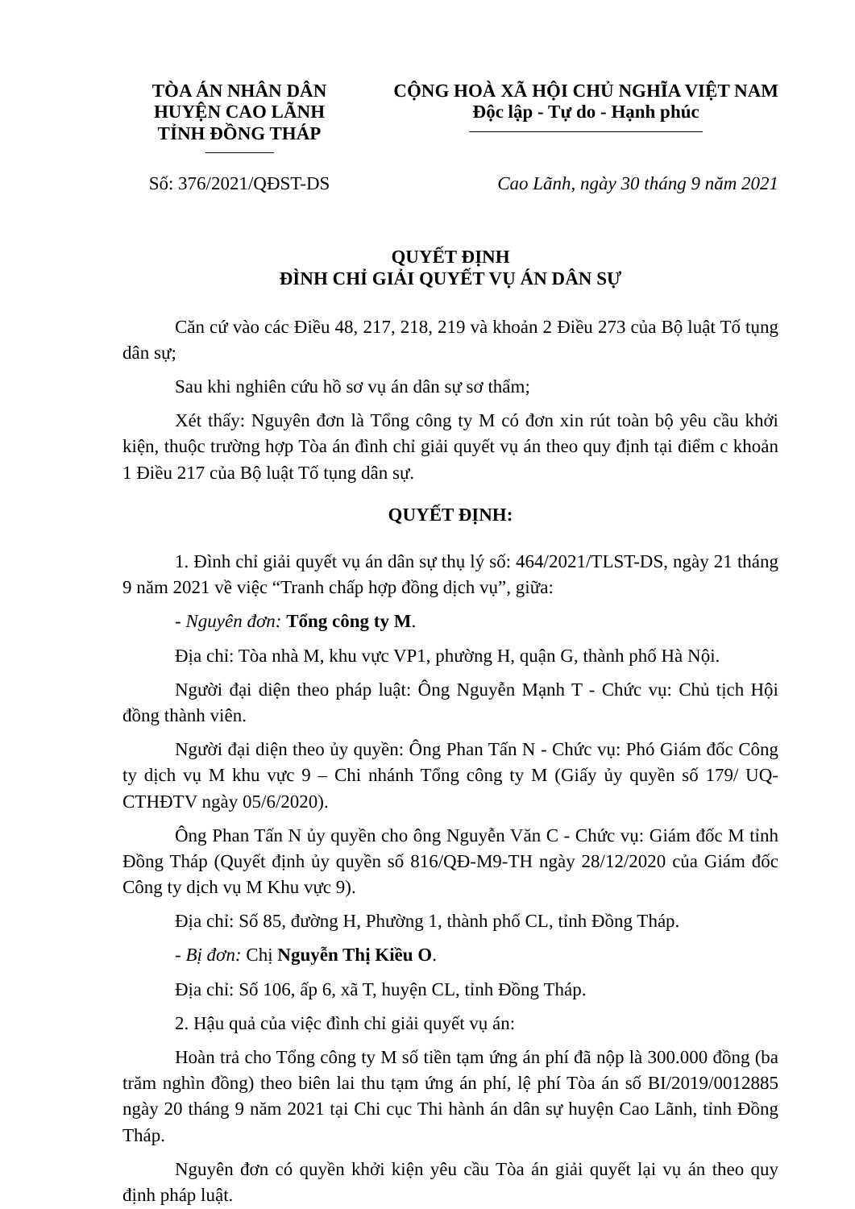TÒA ÁN NHÂN DÂN
HUYỆN CAO LÃNH
TỈNH ĐỒNG THÁP
CỘNG HOÀ XÃ HỘI CHỦ NGHĨA VIỆT NAM
Độc lập - Tự do - Hạnh phúc
Số: 376/2021/QĐST-DS Cao Lãnh, ngày 30 tháng 9 năm 2021
QUYẾT ĐỊNH
ĐÌNH CHỈ GIẢI QUYẾT VỤ ÁN DÂN SỰ
Căn cứ vào các Điều 48, 217, 218, 219 và khoản 2 Điều 273 của Bộ luật Tố tụng dân sự;
Sau khi nghiên cứu hồ sơ vụ án dân sự sơ thẩm;
Xét thấy: Nguyên đơn là Tổng công ty M có đơn xin rút toàn bộ yêu cầu khởi kiện, thuộc trường hợp Tòa án đình chỉ giải quyết vụ án theo quy định tại điểm c khoản 1 Điều 217 của Bộ luật Tố tụng dân sự.
QUYẾT ĐỊNH:
1. Đình chỉ giải quyết vụ án dân sự thụ lý số: 464/2021/TLST-DS, ngày 21 tháng 9 năm 2021 về việc “Tranh chấp hợp đồng dịch vụ”, giữa:
- Nguyên đơn: Tổng công ty M.
Địa chỉ: Tòa nhà M, khu vực VP1, phường H, quận G, thành phố Hà Nội.
Người đại diện theo pháp luật: Ông Nguyễn Mạnh T - Chức vụ: Chủ tịch Hội đồng thành viên.
Người đại diện theo ủy quyền: Ông Phan Tấn N - Chức vụ: Phó Giám đốc Công ty dịch vụ M khu vực 9 – Chi nhánh Tổng công ty M (Giấy ủy quyền số 179/ UQ-CTHĐTV ngày 05/6/2020).
Ông Phan Tấn N ủy quyền cho ông Nguyễn Văn C - Chức vụ: Giám đốc M tỉnh Đồng Tháp (Quyết định ủy quyền số 816/QĐ-M9-TH ngày 28/12/2020 của Giám đốc Công ty dịch vụ M Khu vực 9).
Địa chỉ: Số 85, đường H, Phường 1, thành phố CL, tỉnh Đồng Tháp.
- Bị đơn: Chị Nguyễn Thị Kiều O.
Địa chỉ: Số 106, ấp 6, xã T, huyện CL, tỉnh Đồng Tháp.
2. Hậu quả của việc đình chỉ giải quyết vụ án:
Hoàn trả cho Tổng công ty M số tiền tạm ứng án phí đã nộp là 300.000 đồng (ba trăm nghìn đồng) theo biên lai thu tạm ứng án phí, lệ phí Tòa án số BI/2019/0012885 ngày 20 tháng 9 năm 2021 tại Chi cục Thi hành án dân sự huyện Cao Lãnh, tỉnh Đồng Tháp.
Nguyên đơn có quyền khởi kiện yêu cầu Tòa án giải quyết lại vụ án theo quy định pháp luật.